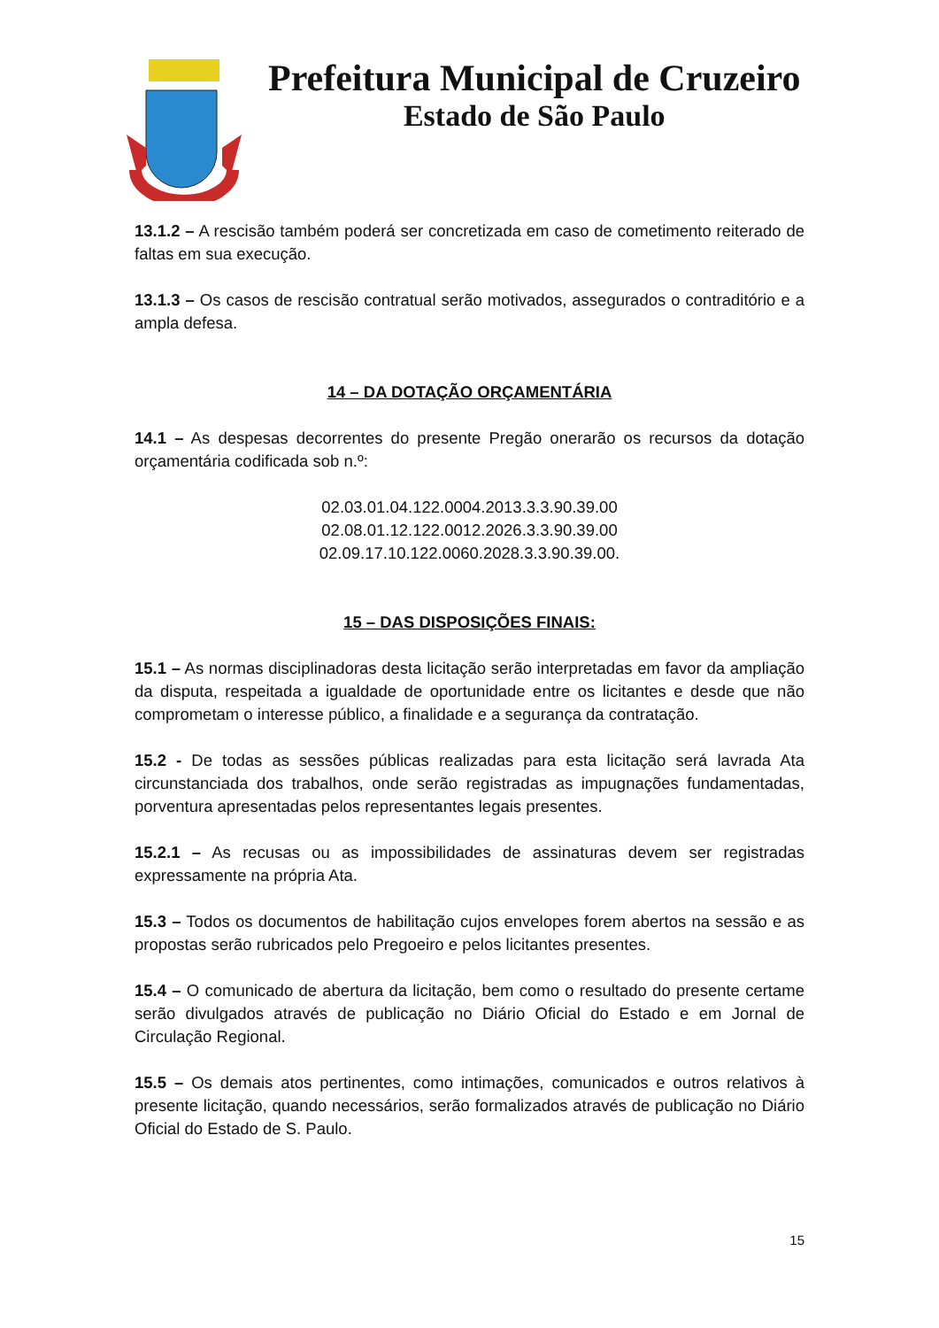Prefeitura Municipal de Cruzeiro
Estado de São Paulo
13.1.2 – A rescisão também poderá ser concretizada em caso de cometimento reiterado de faltas em sua execução.
13.1.3 – Os casos de rescisão contratual serão motivados, assegurados o contraditório e a ampla defesa.
14 – DA DOTAÇÃO ORÇAMENTÁRIA
14.1 – As despesas decorrentes do presente Pregão onerarão os recursos da dotação orçamentária codificada sob n.º:
02.03.01.04.122.0004.2013.3.3.90.39.00
02.08.01.12.122.0012.2026.3.3.90.39.00
02.09.17.10.122.0060.2028.3.3.90.39.00.
15 – DAS DISPOSIÇÕES FINAIS:
15.1 – As normas disciplinadoras desta licitação serão interpretadas em favor da ampliação da disputa, respeitada a igualdade de oportunidade entre os licitantes e desde que não comprometam o interesse público, a finalidade e a segurança da contratação.
15.2 - De todas as sessões públicas realizadas para esta licitação será lavrada Ata circunstanciada dos trabalhos, onde serão registradas as impugnações fundamentadas, porventura apresentadas pelos representantes legais presentes.
15.2.1 – As recusas ou as impossibilidades de assinaturas devem ser registradas expressamente na própria Ata.
15.3 – Todos os documentos de habilitação cujos envelopes forem abertos na sessão e as propostas serão rubricados pelo Pregoeiro e pelos licitantes presentes.
15.4 – O comunicado de abertura da licitação, bem como o resultado do presente certame serão divulgados através de publicação no Diário Oficial do Estado e em Jornal de Circulação Regional.
15.5 – Os demais atos pertinentes, como intimações, comunicados e outros relativos à presente licitação, quando necessários, serão formalizados através de publicação no Diário Oficial do Estado de S. Paulo.
15